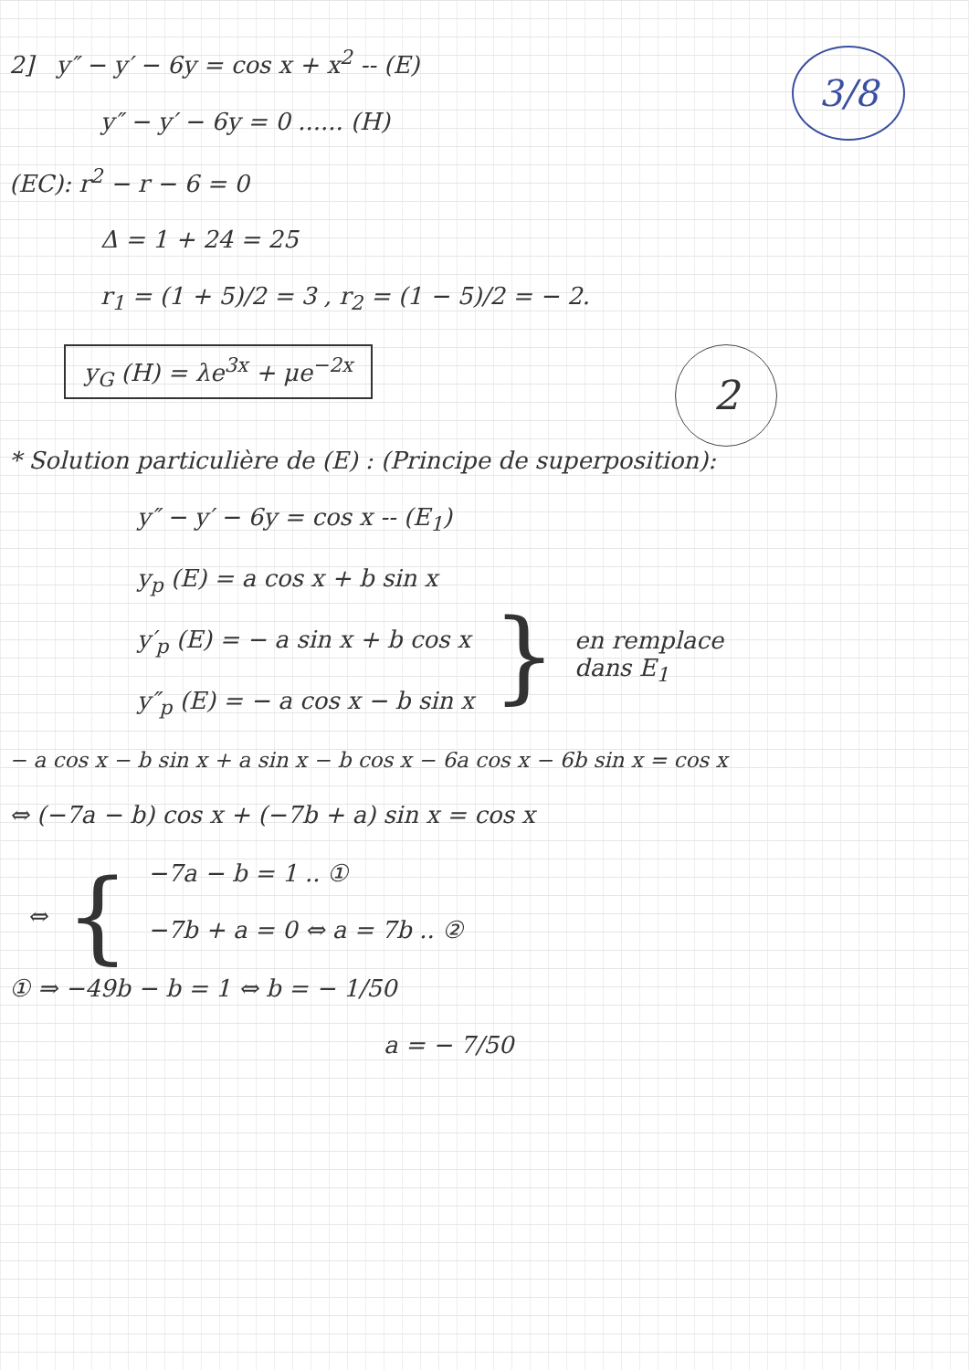3/8
2] y″ − y′ − 6y = cos x + x<sup>2</sup> -- (E)
y″ − y′ − 6y = 0 ...... (H)
(EC): r<sup>2</sup> − r − 6 = 0
Δ = 1 + 24 = 25
r<sub>1</sub> = (1 + 5)/2 = 3 , r<sub>2</sub> = (1 − 5)/2 = − 2.
2
y<sub>G</sub> (H) = λe<sup>3x</sup> + μe<sup>−2x</sup>
* Solution particulière de (E) : (Principe de superposition):
y″ − y′ − 6y = cos x -- (E<sub>1</sub>)
y<sub>p</sub> (E) = a cos x + b sin x
y′<sub>p</sub> (E) = − a sin x + b cos x
y″<sub>p</sub> (E) = − a cos x − b sin x
}
en remplace
dans E<sub>1</sub>
− a cos x − b sin x + a sin x − b cos x − 6a cos x − 6b sin x = cos x
⇔ (−7a − b) cos x + (−7b + a) sin x = cos x
⇔ {
−7a − b = 1 .. ①
−7b + a = 0 ⇔ a = 7b .. ②
① ⇒ −49b − b = 1 ⇔ b = − 1/50
a = − 7/50